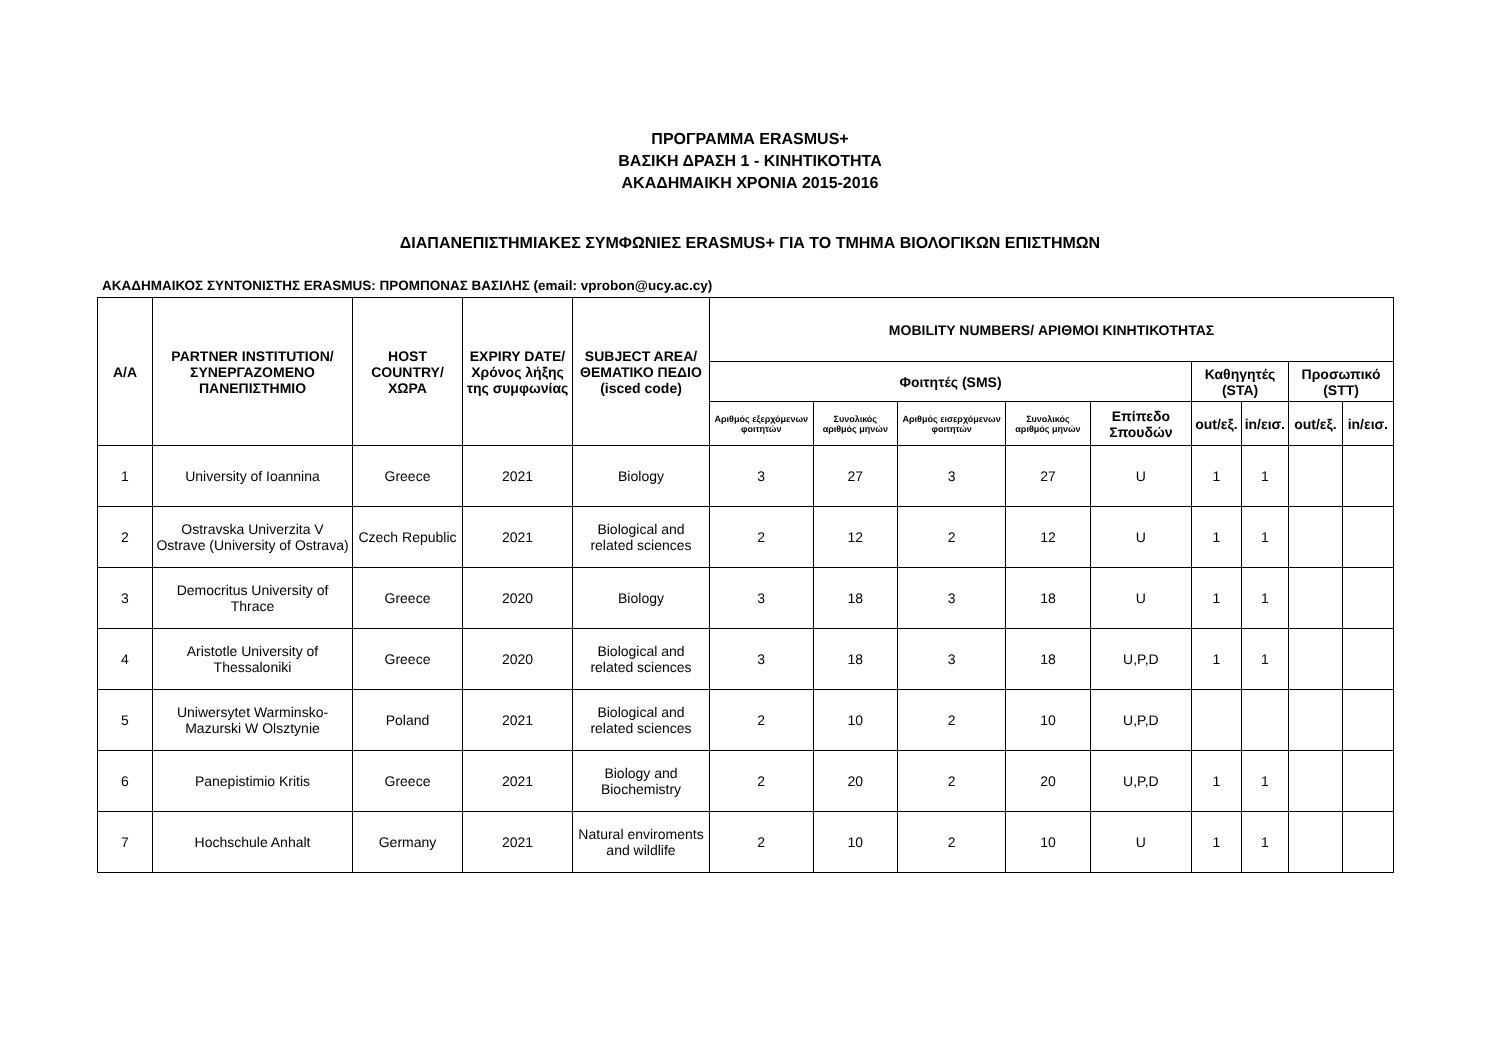ΠΡΟΓΡΑΜΜΑ ERASMUS+
ΒΑΣΙΚΗ ΔΡΑΣΗ 1 - ΚΙΝΗΤΙΚΟΤΗΤΑ
ΑΚΑΔΗΜΑΙΚΗ ΧΡΟΝΙΑ 2015-2016
ΔΙΑΠΑΝΕΠΙΣΤΗΜΙΑΚΕΣ ΣΥΜΦΩΝΙΕΣ ERASMUS+ ΓΙΑ ΤΟ ΤΜΗΜΑ ΒΙΟΛΟΓΙΚΩΝ ΕΠΙΣΤΗΜΩΝ
ΑΚΑΔΗΜΑΙΚΟΣ ΣΥΝΤΟΝΙΣΤΗΣ ERASMUS: ΠΡΟΜΠΟΝΑΣ ΒΑΣΙΛΗΣ (email: vprobon@ucy.ac.cy)
| Α/Α | PARTNER INSTITUTION/ ΣΥΝΕΡΓΑΖΟΜΕΝΟ ΠΑΝΕΠΙΣΤΗΜΙΟ | HOST COUNTRY/ ΧΩΡΑ | EXPIRY DATE/ Χρόνος λήξης της συμφωνίας | SUBJECT AREA/ ΘΕΜΑΤΙΚΟ ΠΕΔΙΟ (isced code) | MOBILITY NUMBERS/ ΑΡΙΘΜΟΙ ΚΙΝΗΤΙΚΟΤΗΤΑΣ | | | | | | | | |
| --- | --- | --- | --- | --- | --- | --- | --- | --- | --- | --- | --- | --- | --- |
| | | | | | Φοιτητές (SMS) | | | | | Καθηγητές (STA) | | Προσωπικό (STT) | |
| | | | | | Αριθμός εξερχόμενων φοιτητών | Συνολικός αριθμός μηνών | Αριθμός εισερχόμενων φοιτητών | Συνολικός αριθμός μηνών | Επίπεδο Σπουδών | out/εξ. | in/εισ. | out/εξ. | in/εισ. |
| 1 | University of Ioannina | Greece | 2021 | Biology | 3 | 27 | 3 | 27 | U | 1 | 1 | | |
| 2 | Ostravska Univerzita V Ostrave (University of Ostrava) | Czech Republic | 2021 | Biological and related sciences | 2 | 12 | 2 | 12 | U | 1 | 1 | | |
| 3 | Democritus University of Thrace | Greece | 2020 | Biology | 3 | 18 | 3 | 18 | U | 1 | 1 | | |
| 4 | Aristotle University of Thessaloniki | Greece | 2020 | Biological and related sciences | 3 | 18 | 3 | 18 | U,P,D | 1 | 1 | | |
| 5 | Uniwersytet Warminsko-Mazurski W Olsztynie | Poland | 2021 | Biological and related sciences | 2 | 10 | 2 | 10 | U,P,D | | | | |
| 6 | Panepistimio Kritis | Greece | 2021 | Biology and Biochemistry | 2 | 20 | 2 | 20 | U,P,D | 1 | 1 | | |
| 7 | Hochschule Anhalt | Germany | 2021 | Natural enviroments and wildlife | 2 | 10 | 2 | 10 | U | 1 | 1 | | |